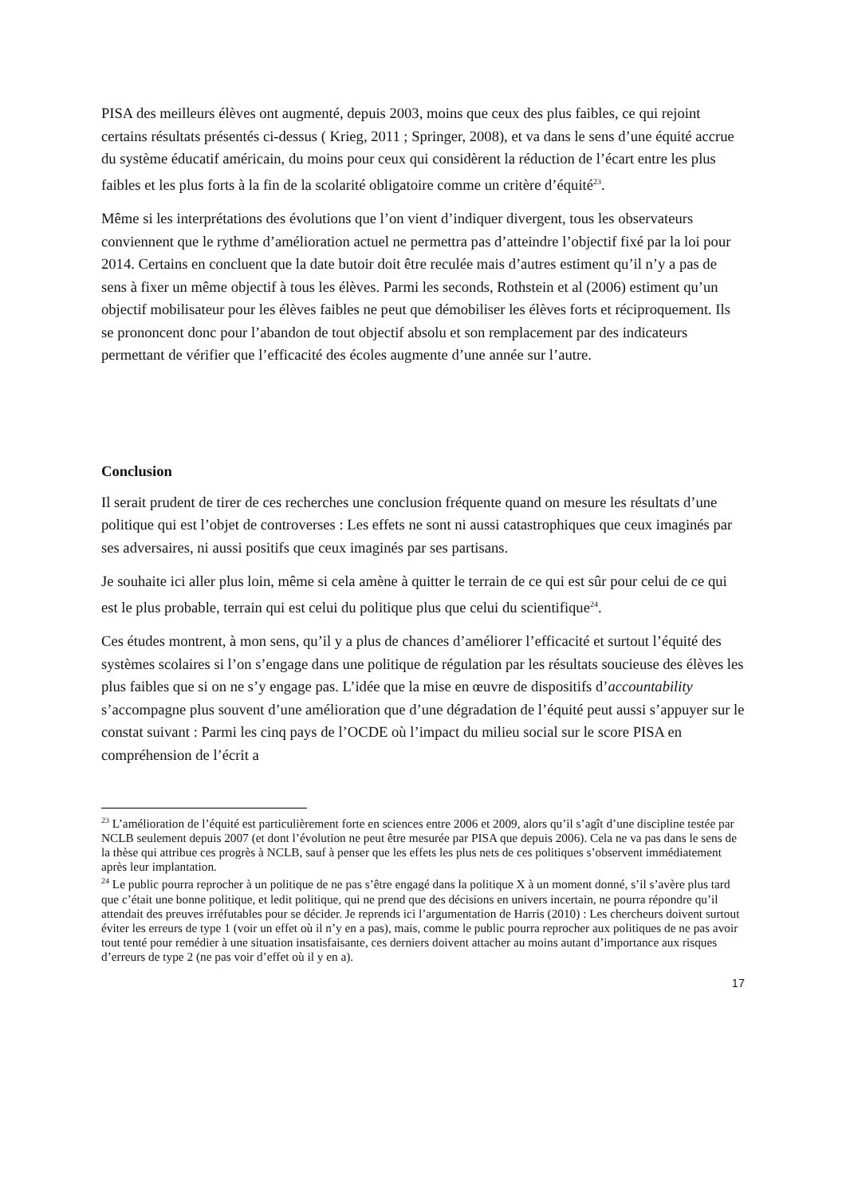PISA des meilleurs élèves ont augmenté, depuis 2003, moins que ceux des plus faibles, ce qui rejoint certains résultats présentés ci-dessus ( Krieg, 2011 ; Springer, 2008), et va dans le sens d’une équité accrue du système éducatif américain, du moins pour ceux qui considèrent la réduction de l’écart entre les plus faibles et les plus forts à la fin de la scolarité obligatoire comme un critère d’équité<sup>23</sup>.
Même si les interprétations des évolutions que l’on vient d’indiquer divergent, tous les observateurs conviennent que le rythme d’amélioration actuel ne permettra pas d’atteindre l’objectif fixé par la loi pour 2014. Certains en concluent que la date butoir doit être reculée mais d’autres estiment qu’il n’y a pas de sens à fixer un même objectif à tous les élèves. Parmi les seconds, Rothstein et al (2006) estiment qu’un objectif mobilisateur pour les élèves faibles ne peut que démobiliser les élèves forts et réciproquement. Ils se prononcent donc pour l’abandon de tout objectif absolu et son remplacement par des indicateurs permettant de vérifier que l’efficacité des écoles augmente d’une année sur l’autre.
Conclusion
Il serait prudent de tirer de ces recherches une conclusion fréquente quand on mesure les résultats d’une politique qui est l’objet de controverses : Les effets ne sont ni aussi catastrophiques que ceux imaginés par ses adversaires, ni aussi positifs que ceux imaginés par ses partisans.
Je souhaite ici aller plus loin, même si cela amène à quitter le terrain de ce qui est sûr pour celui de ce qui est le plus probable, terrain qui est celui du politique plus que celui du scientifique<sup>24</sup>.
Ces études montrent, à mon sens, qu’il y a plus de chances d’améliorer l’efficacité et surtout l’équité des systèmes scolaires si l’on s’engage dans une politique de régulation par les résultats soucieuse des élèves les plus faibles que si on ne s’y engage pas. L’idée que la mise en œuvre de dispositifs d’accountability s’accompagne plus souvent d’une amélioration que d’une dégradation de l’équité peut aussi s’appuyer sur le constat suivant : Parmi les cinq pays de l’OCDE où l’impact du milieu social sur le score PISA en compréhension de l’écrit a
<sup>23</sup> L’amélioration de l’équité est particulièrement forte en sciences entre 2006 et 2009, alors qu’il s’agît d’une discipline testée par NCLB seulement depuis 2007 (et dont l’évolution ne peut être mesurée par PISA que depuis 2006). Cela ne va pas dans le sens de la thèse qui attribue ces progrès à NCLB, sauf à penser que les effets les plus nets de ces politiques s’observent immédiatement après leur implantation.
<sup>24</sup> Le public pourra reprocher à un politique de ne pas s’être engagé dans la politique X à un moment donné, s’il s’avère plus tard que c’était une bonne politique, et ledit politique, qui ne prend que des décisions en univers incertain, ne pourra répondre qu’il attendait des preuves irréfutables pour se décider. Je reprends ici l’argumentation de Harris (2010) : Les chercheurs doivent surtout éviter les erreurs de type 1 (voir un effet où il n’y en a pas), mais, comme le public pourra reprocher aux politiques de ne pas avoir tout tenté pour remédier à une situation insatisfaisante, ces derniers doivent attacher au moins autant d’importance aux risques d’erreurs de type 2 (ne pas voir d’effet où il y en a).
17